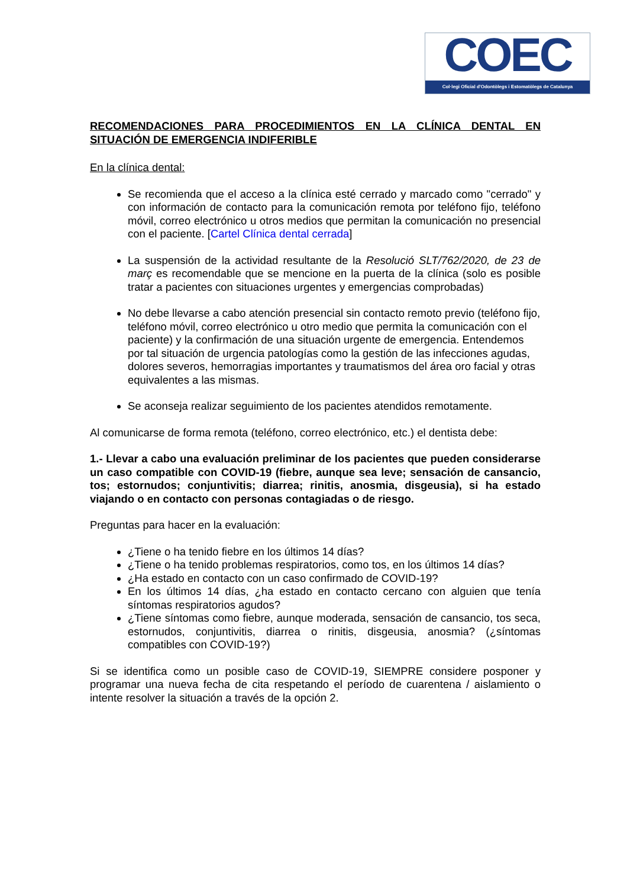COEC
Col·legi Oficial d'Odontòlegs i Estomatòlegs de Catalunya
RECOMENDACIONES PARA PROCEDIMIENTOS EN LA CLÍNICA DENTAL EN SITUACIÓN DE EMERGENCIA INDIFERIBLE
En la clínica dental:
Se recomienda que el acceso a la clínica esté cerrado y marcado como "cerrado" y con información de contacto para la comunicación remota por teléfono fijo, teléfono móvil, correo electrónico u otros medios que permitan la comunicación no presencial con el paciente. [Cartel Clínica dental cerrada]
La suspensión de la actividad resultante de la Resolució SLT/762/2020, de 23 de març es recomendable que se mencione en la puerta de la clínica (solo es posible tratar a pacientes con situaciones urgentes y emergencias comprobadas)
No debe llevarse a cabo atención presencial sin contacto remoto previo (teléfono fijo, teléfono móvil, correo electrónico u otro medio que permita la comunicación con el paciente) y la confirmación de una situación urgente de emergencia. Entendemos por tal situación de urgencia patologías como la gestión de las infecciones agudas, dolores severos, hemorragias importantes y traumatismos del área oro facial y otras equivalentes a las mismas.
Se aconseja realizar seguimiento de los pacientes atendidos remotamente.
Al comunicarse de forma remota (teléfono, correo electrónico, etc.) el dentista debe:
1.- Llevar a cabo una evaluación preliminar de los pacientes que pueden considerarse un caso compatible con COVID-19 (fiebre, aunque sea leve; sensación de cansancio, tos; estornudos; conjuntivitis; diarrea; rinitis, anosmia, disgeusia), si ha estado viajando o en contacto con personas contagiadas o de riesgo.
Preguntas para hacer en la evaluación:
¿Tiene o ha tenido fiebre en los últimos 14 días?
¿Tiene o ha tenido problemas respiratorios, como tos, en los últimos 14 días?
¿Ha estado en contacto con un caso confirmado de COVID-19?
En los últimos 14 días, ¿ha estado en contacto cercano con alguien que tenía síntomas respiratorios agudos?
¿Tiene síntomas como fiebre, aunque moderada, sensación de cansancio, tos seca, estornudos, conjuntivitis, diarrea o rinitis, disgeusia, anosmia? (¿síntomas compatibles con COVID-19?)
Si se identifica como un posible caso de COVID-19, SIEMPRE considere posponer y programar una nueva fecha de cita respetando el período de cuarentena / aislamiento o intente resolver la situación a través de la opción 2.